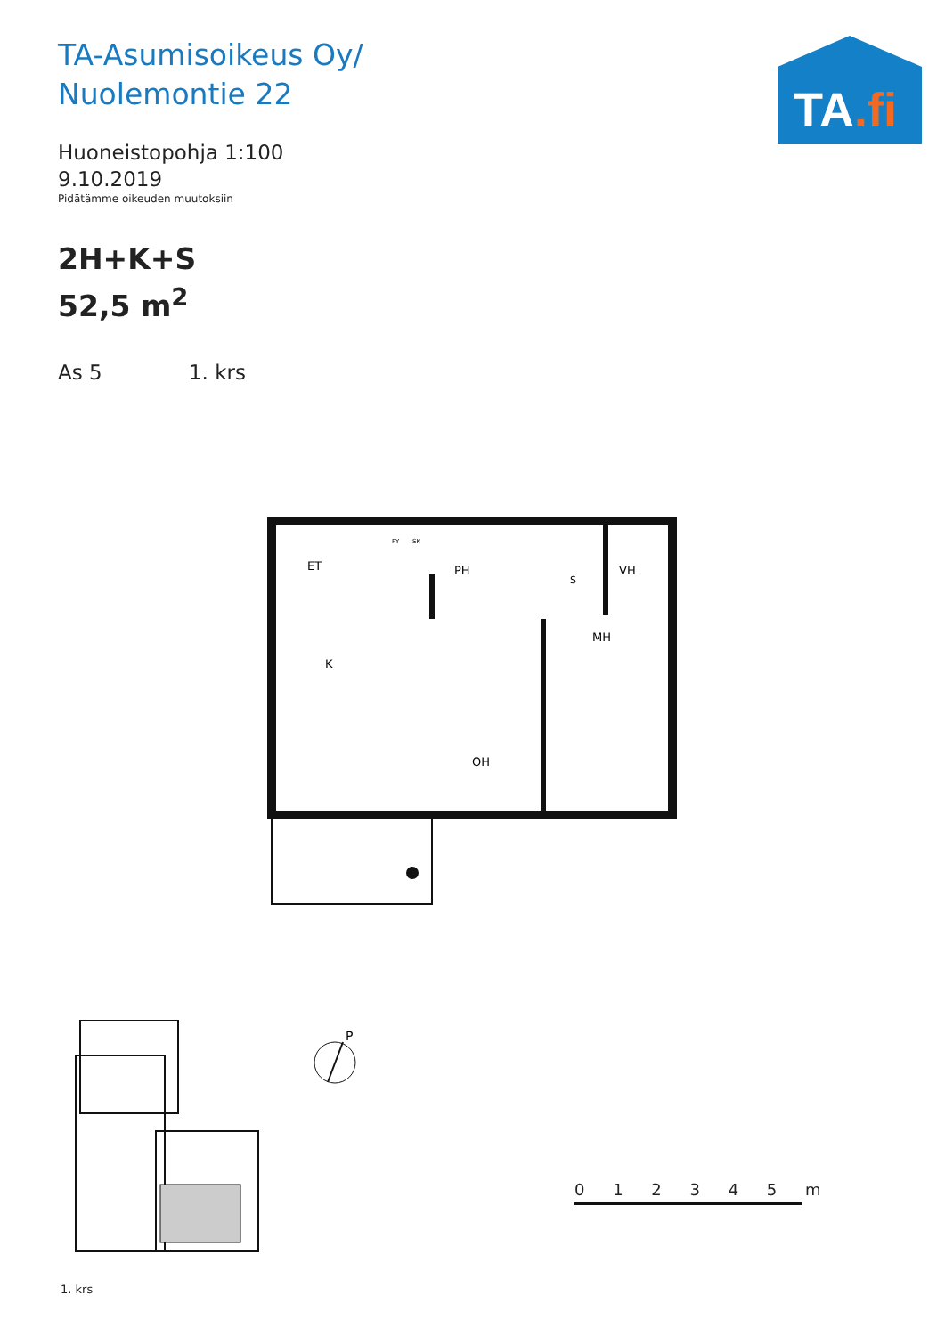TA-Asumisoikeus Oy/
Nuolemontie 22
Huoneistopohja 1:100
9.10.2019
Pidätämme oikeuden muutoksiin
2H+K+S
52,5 m<sup>2</sup>
As 5 1. krs
TA.fi
ET
PH
VH
MH
K
OH
S
PY
SK
P
1. krs
0 1 2 3 4 5 m